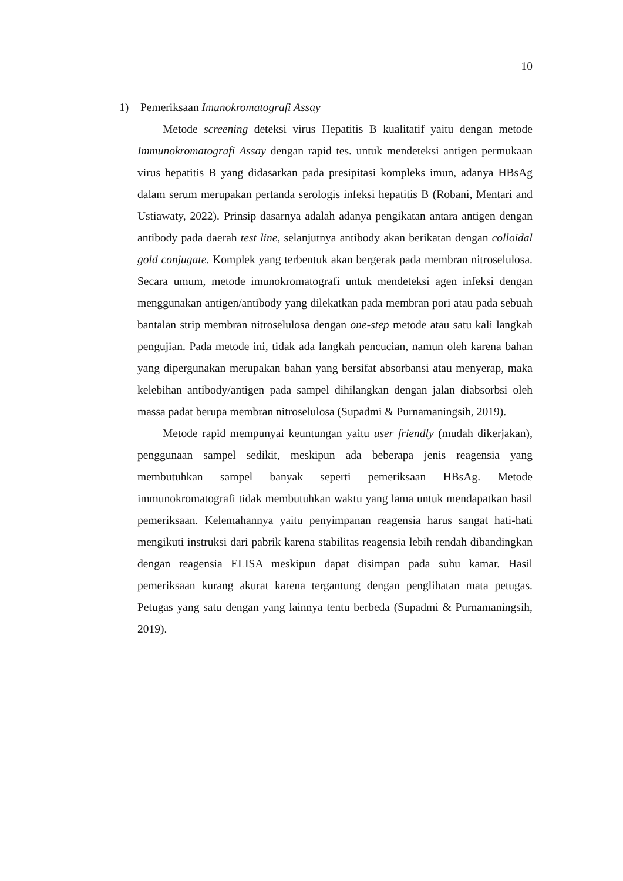10
1) Pemeriksaan Imunokromatografi Assay
Metode screening deteksi virus Hepatitis B kualitatif yaitu dengan metode Immunokromatografi Assay dengan rapid tes. untuk mendeteksi antigen permukaan virus hepatitis B yang didasarkan pada presipitasi kompleks imun, adanya HBsAg dalam serum merupakan pertanda serologis infeksi hepatitis B (Robani, Mentari and Ustiawaty, 2022). Prinsip dasarnya adalah adanya pengikatan antara antigen dengan antibody pada daerah test line, selanjutnya antibody akan berikatan dengan colloidal gold conjugate. Komplek yang terbentuk akan bergerak pada membran nitroselulosa. Secara umum, metode imunokromatografi untuk mendeteksi agen infeksi dengan menggunakan antigen/antibody yang dilekatkan pada membran pori atau pada sebuah bantalan strip membran nitroselulosa dengan one-step metode atau satu kali langkah pengujian. Pada metode ini, tidak ada langkah pencucian, namun oleh karena bahan yang dipergunakan merupakan bahan yang bersifat absorbansi atau menyerap, maka kelebihan antibody/antigen pada sampel dihilangkan dengan jalan diabsorbsi oleh massa padat berupa membran nitroselulosa (Supadmi & Purnamaningsih, 2019).
Metode rapid mempunyai keuntungan yaitu user friendly (mudah dikerjakan), penggunaan sampel sedikit, meskipun ada beberapa jenis reagensia yang membutuhkan sampel banyak seperti pemeriksaan HBsAg. Metode immunokromatografi tidak membutuhkan waktu yang lama untuk mendapatkan hasil pemeriksaan. Kelemahannya yaitu penyimpanan reagensia harus sangat hati-hati mengikuti instruksi dari pabrik karena stabilitas reagensia lebih rendah dibandingkan dengan reagensia ELISA meskipun dapat disimpan pada suhu kamar. Hasil pemeriksaan kurang akurat karena tergantung dengan penglihatan mata petugas. Petugas yang satu dengan yang lainnya tentu berbeda (Supadmi & Purnamaningsih, 2019).